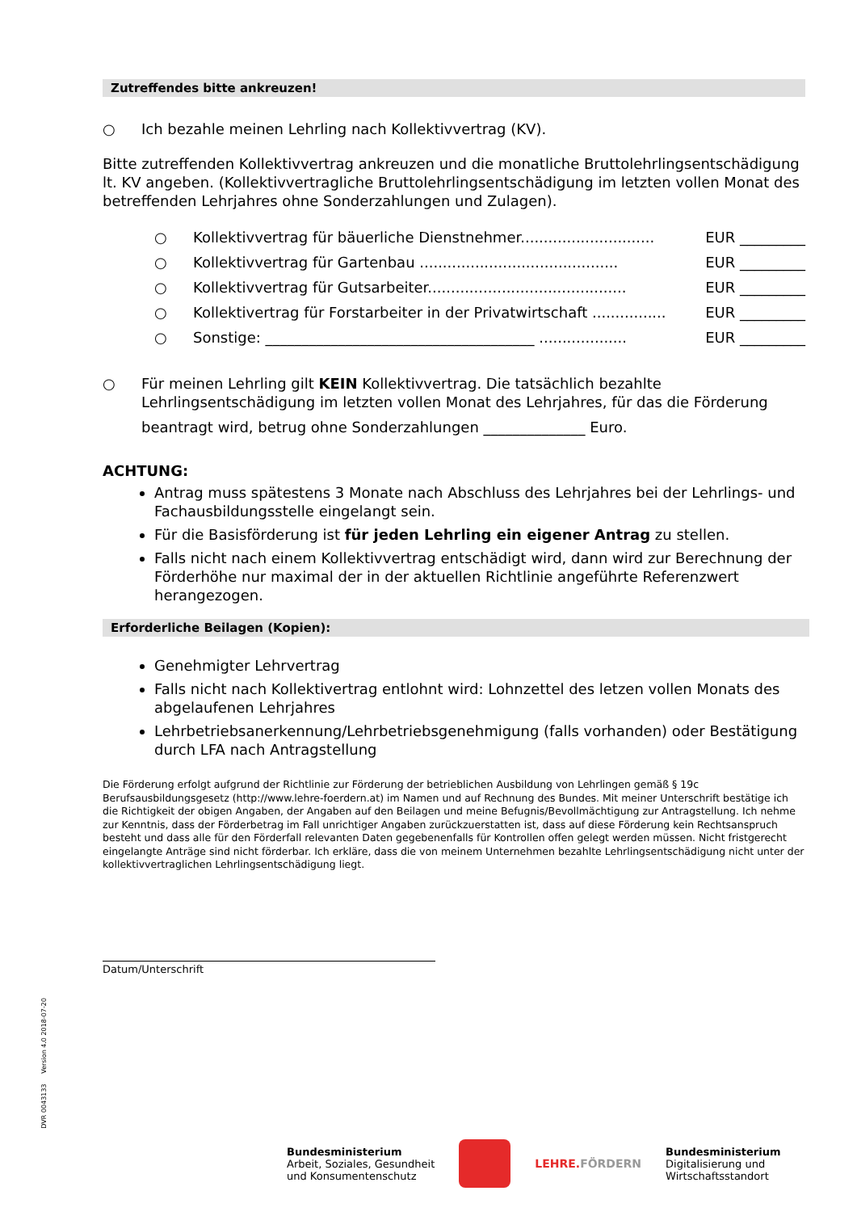Zutreffendes bitte ankreuzen!
○ Ich bezahle meinen Lehrling nach Kollektivvertrag (KV).
Bitte zutreffenden Kollektivvertrag ankreuzen und die monatliche Bruttolehrlingsentschädigung lt. KV angeben. (Kollektivvertragliche Bruttolehrlingsentschädigung im letzten vollen Monat des betreffenden Lehrjahres ohne Sonderzahlungen und Zulagen).
○ Kollektivvertrag für bäuerliche Dienstnehmer............................. EUR _________
○ Kollektivvertrag für Gartenbau ........................................... EUR _________
○ Kollektivvertrag für Gutsarbeiter........................................... EUR _________
○ Kollektivertrag für Forstarbeiter in der Privatwirtschaft ................ EUR _________
○ Sonstige: _____________________________________ ................... EUR _________
○ Für meinen Lehrling gilt KEIN Kollektivvertrag. Die tatsächlich bezahlte Lehrlingsentschädigung im letzten vollen Monat des Lehrjahres, für das die Förderung
beantragt wird, betrug ohne Sonderzahlungen ______________ Euro.
ACHTUNG:
Antrag muss spätestens 3 Monate nach Abschluss des Lehrjahres bei der Lehrlings- und Fachausbildungsstelle eingelangt sein.
Für die Basisförderung ist für jeden Lehrling ein eigener Antrag zu stellen.
Falls nicht nach einem Kollektivvertrag entschädigt wird, dann wird zur Berechnung der Förderhöhe nur maximal der in der aktuellen Richtlinie angeführte Referenzwert herangezogen.
Erforderliche Beilagen (Kopien):
Genehmigter Lehrvertrag
Falls nicht nach Kollektivertrag entlohnt wird: Lohnzettel des letzen vollen Monats des abgelaufenen Lehrjahres
Lehrbetriebsanerkennung/Lehrbetriebsgenehmigung (falls vorhanden) oder Bestätigung durch LFA nach Antragstellung
Die Förderung erfolgt aufgrund der Richtlinie zur Förderung der betrieblichen Ausbildung von Lehrlingen gemäß § 19c Berufsausbildungsgesetz (http://www.lehre-foerdern.at) im Namen und auf Rechnung des Bundes. Mit meiner Unterschrift bestätige ich die Richtigkeit der obigen Angaben, der Angaben auf den Beilagen und meine Befugnis/Bevollmächtigung zur Antragstellung. Ich nehme zur Kenntnis, dass der Förderbetrag im Fall unrichtiger Angaben zurückzuerstatten ist, dass auf diese Förderung kein Rechtsanspruch besteht und dass alle für den Förderfall relevanten Daten gegebenenfalls für Kontrollen offen gelegt werden müssen. Nicht fristgerecht eingelangte Anträge sind nicht förderbar. Ich erkläre, dass die von meinem Unternehmen bezahlte Lehrlingsentschädigung nicht unter der kollektivvertraglichen Lehrlingsentschädigung liegt.
Datum/Unterschrift
DVR 0043133 Version 4.0 2018-07-20
Bundesministerium
Arbeit, Soziales, Gesundheit
und Konsumentenschutz
LEHRE.FÖRDERN
Bundesministerium
Digitalisierung und
Wirtschaftsstandort